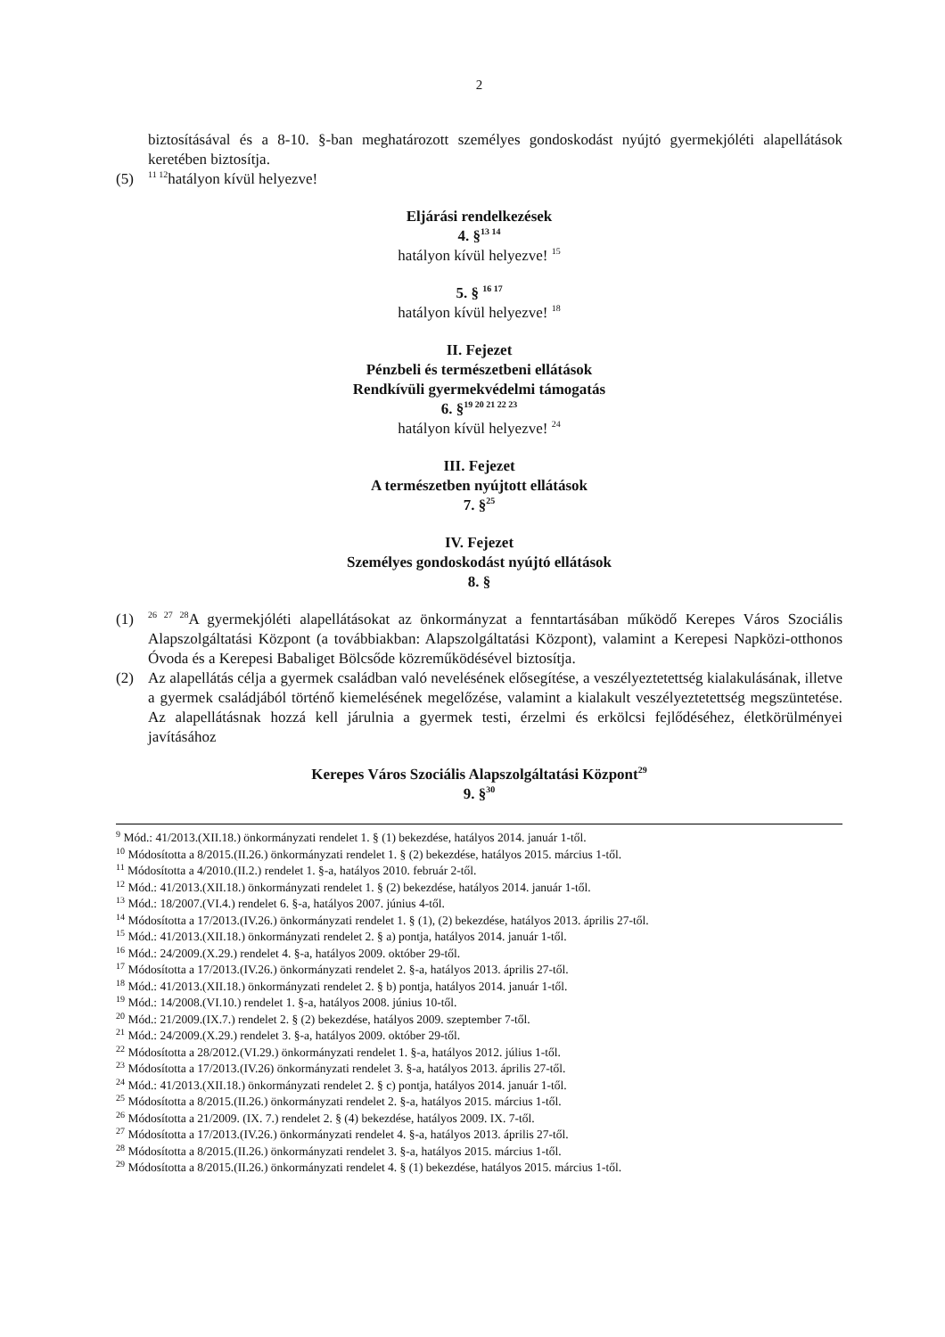2
biztosításával és a 8-10. §-ban meghatározott személyes gondoskodást nyújtó gyermekjóléti alapellátások keretében biztosítja.
(5) <sup>11 12</sup>hatályon kívül helyezve!
Eljárási rendelkezések
4. §<sup>13 14</sup>
hatályon kívül helyezve! <sup>15</sup>
5. § <sup>16 17</sup>
hatályon kívül helyezve! <sup>18</sup>
II. Fejezet
Pénzbeli és természetbeni ellátások
Rendkívüli gyermekvédelmi támogatás
6. §<sup>19 20 21 22 23</sup>
hatályon kívül helyezve! <sup>24</sup>
III. Fejezet
A természetben nyújtott ellátások
7. §<sup>25</sup>
IV. Fejezet
Személyes gondoskodást nyújtó ellátások
8. §
(1) <sup>26 27 28</sup>A gyermekjóléti alapellátásokat az önkormányzat a fenntartásában működő Kerepes Város Szociális Alapszolgáltatási Központ (a továbbiakban: Alapszolgáltatási Központ), valamint a Kerepesi Napközi-otthonos Óvoda és a Kerepesi Babaliget Bölcsőde közreműködésével biztosítja.
(2) Az alapellátás célja a gyermek családban való nevelésének elősegítése, a veszélyeztetettség kialakulásának, illetve a gyermek családjából történő kiemelésének megelőzése, valamint a kialakult veszélyeztetettség megszüntetése. Az alapellátásnak hozzá kell járulnia a gyermek testi, érzelmi és erkölcsi fejlődéséhez, életkörülményei javításához
Kerepes Város Szociális Alapszolgáltatási Központ<sup>29</sup>
9. §<sup>30</sup>
<sup>9</sup> Mód.: 41/2013.(XII.18.) önkormányzati rendelet 1. § (1) bekezdése, hatályos 2014. január 1-től.
<sup>10</sup> Módosította a 8/2015.(II.26.) önkormányzati rendelet 1. § (2) bekezdése, hatályos 2015. március 1-től.
<sup>11</sup> Módosította a 4/2010.(II.2.) rendelet 1. §-a, hatályos 2010. február 2-től.
<sup>12</sup> Mód.: 41/2013.(XII.18.) önkormányzati rendelet 1. § (2) bekezdése, hatályos 2014. január 1-től.
<sup>13</sup> Mód.: 18/2007.(VI.4.) rendelet 6. §-a, hatályos 2007. június 4-től.
<sup>14</sup> Módosította a 17/2013.(IV.26.) önkormányzati rendelet 1. § (1), (2) bekezdése, hatályos 2013. április 27-től.
<sup>15</sup> Mód.: 41/2013.(XII.18.) önkormányzati rendelet 2. § a) pontja, hatályos 2014. január 1-től.
<sup>16</sup> Mód.: 24/2009.(X.29.) rendelet 4. §-a, hatályos 2009. október 29-től.
<sup>17</sup> Módosította a 17/2013.(IV.26.) önkormányzati rendelet 2. §-a, hatályos 2013. április 27-től.
<sup>18</sup> Mód.: 41/2013.(XII.18.) önkormányzati rendelet 2. § b) pontja, hatályos 2014. január 1-től.
<sup>19</sup> Mód.: 14/2008.(VI.10.) rendelet 1. §-a, hatályos 2008. június 10-től.
<sup>20</sup> Mód.: 21/2009.(IX.7.) rendelet 2. § (2) bekezdése, hatályos 2009. szeptember 7-től.
<sup>21</sup> Mód.: 24/2009.(X.29.) rendelet 3. §-a, hatályos 2009. október 29-től.
<sup>22</sup> Módosította a 28/2012.(VI.29.) önkormányzati rendelet 1. §-a, hatályos 2012. július 1-től.
<sup>23</sup> Módosította a 17/2013.(IV.26) önkormányzati rendelet 3. §-a, hatályos 2013. április 27-től.
<sup>24</sup> Mód.: 41/2013.(XII.18.) önkormányzati rendelet 2. § c) pontja, hatályos 2014. január 1-től.
<sup>25</sup> Módosította a 8/2015.(II.26.) önkormányzati rendelet 2. §-a, hatályos 2015. március 1-től.
<sup>26</sup> Módosította a 21/2009. (IX. 7.) rendelet 2. § (4) bekezdése, hatályos 2009. IX. 7-től.
<sup>27</sup> Módosította a 17/2013.(IV.26.) önkormányzati rendelet 4. §-a, hatályos 2013. április 27-től.
<sup>28</sup> Módosította a 8/2015.(II.26.) önkormányzati rendelet 3. §-a, hatályos 2015. március 1-től.
<sup>29</sup> Módosította a 8/2015.(II.26.) önkormányzati rendelet 4. § (1) bekezdése, hatályos 2015. március 1-től.